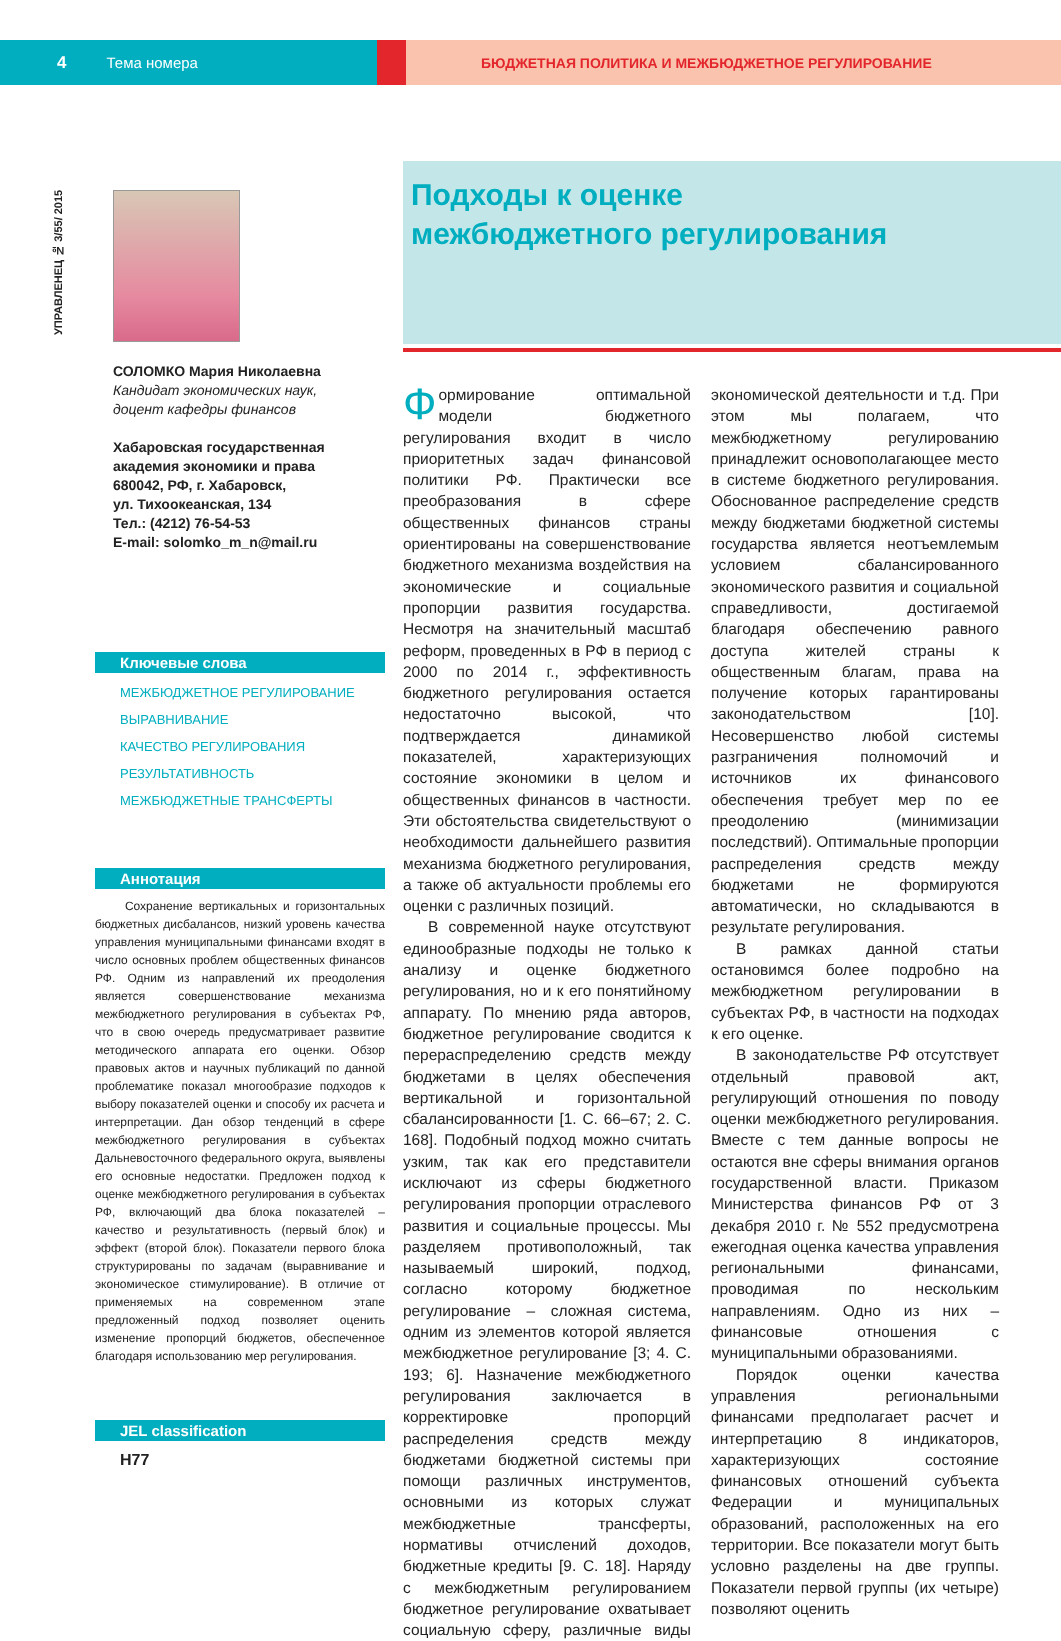4 Тема номера БЮДЖЕТНАЯ ПОЛИТИКА И МЕЖБЮДЖЕТНОЕ РЕГУЛИРОВАНИЕ
УПРАВЛЕНЕЦ № 3/55/ 2015
СОЛОМКО Мария Николаевна
Кандидат экономических наук,
доцент кафедры финансов
Хабаровская государственная академия экономики и права
680042, РФ, г. Хабаровск,
ул. Тихоокеанская, 134
Тел.: (4212) 76-54-53
E-mail: solomko_m_n@mail.ru
Ключевые слова
МЕЖБЮДЖЕТНОЕ РЕГУЛИРОВАНИЕ
ВЫРАВНИВАНИЕ
КАЧЕСТВО РЕГУЛИРОВАНИЯ
РЕЗУЛЬТАТИВНОСТЬ
МЕЖБЮДЖЕТНЫЕ ТРАНСФЕРТЫ
Аннотация
Сохранение вертикальных и горизонтальных бюджетных дисбалансов, низкий уровень качества управления муниципальными финансами входят в число основных проблем общественных финансов РФ. Одним из направлений их преодоления является совершенствование механизма межбюджетного регулирования в субъектах РФ, что в свою очередь предусматривает развитие методического аппарата его оценки. Обзор правовых актов и научных публикаций по данной проблематике показал многообразие подходов к выбору показателей оценки и способу их расчета и интерпретации. Дан обзор тенденций в сфере межбюджетного регулирования в субъектах Дальневосточного федерального округа, выявлены его основные недостатки. Предложен подход к оценке межбюджетного регулирования в субъектах РФ, включающий два блока показателей – качество и результативность (первый блок) и эффект (второй блок). Показатели первого блока структурированы по задачам (выравнивание и экономическое стимулирование). В отличие от применяемых на современном этапе предложенный подход позволяет оценить изменение пропорций бюджетов, обеспеченное благодаря использованию мер регулирования.
JEL classification
H77
Подходы к оценке
межбюджетного регулирования
Формирование оптимальной модели бюджетного регулирования входит в число приоритетных задач финансовой политики РФ. Практически все преобразования в сфере общественных финансов страны ориентированы на совершенствование бюджетного механизма воздействия на экономические и социальные пропорции развития государства. Несмотря на значительный масштаб реформ, проведенных в РФ в период с 2000 по 2014 г., эффективность бюджетного регулирования остается недостаточно высокой, что подтверждается динамикой показателей, характеризующих состояние экономики в целом и общественных финансов в частности. Эти обстоятельства свидетельствуют о необходимости дальнейшего развития механизма бюджетного регулирования, а также об актуальности проблемы его оценки с различных позиций.
В современной науке отсутствуют единообразные подходы не только к анализу и оценке бюджетного регулирования, но и к его понятийному аппарату. По мнению ряда авторов, бюджетное регулирование сводится к перераспределению средств между бюджетами в целях обеспечения вертикальной и горизонтальной сбалансированности [1. С. 66–67; 2. С. 168]. Подобный подход можно считать узким, так как его представители исключают из сферы бюджетного регулирования пропорции отраслевого развития и социальные процессы. Мы разделяем противоположный, так называемый широкий, подход, согласно которому бюджетное регулирование – сложная система, одним из элементов которой является межбюджетное регулирование [3; 4. С. 193; 6]. Назначение межбюджетного регулирования заключается в корректировке пропорций распределения средств между бюджетами бюджетной системы при помощи различных инструментов, основными из которых служат межбюджетные трансферты, нормативы отчислений доходов, бюджетные кредиты [9. С. 18]. Наряду с межбюджетным регулированием бюджетное регулирование охватывает социальную сферу, различные виды экономической деятельности и т.д. При этом мы полагаем, что межбюджетному регулированию принадлежит основополагающее место в системе бюджетного регулирования. Обоснованное распределение средств между бюджетами бюджетной системы государства является неотъемлемым условием сбалансированного экономического развития и социальной справедливости, достигаемой благодаря обеспечению равного доступа жителей страны к общественным благам, права на получение которых гарантированы законодательством [10]. Несовершенство любой системы разграничения полномочий и источников их финансового обеспечения требует мер по ее преодолению (минимизации последствий). Оптимальные пропорции распределения средств между бюджетами не формируются автоматически, но складываются в результате регулирования.
В рамках данной статьи остановимся более подробно на межбюджетном регулировании в субъектах РФ, в частности на подходах к его оценке.
В законодательстве РФ отсутствует отдельный правовой акт, регулирующий отношения по поводу оценки межбюджетного регулирования. Вместе с тем данные вопросы не остаются вне сферы внимания органов государственной власти. Приказом Министерства финансов РФ от 3 декабря 2010 г. № 552 предусмотрена ежегодная оценка качества управления региональными финансами, проводимая по нескольким направлениям. Одно из них – финансовые отношения с муниципальными образованиями.
Порядок оценки качества управления региональными финансами предполагает расчет и интерпретацию 8 индикаторов, характеризующих состояние финансовых отношений субъекта Федерации и муниципальных образований, расположенных на его территории. Все показатели могут быть условно разделены на две группы. Показатели первой группы (их четыре) позволяют оценить